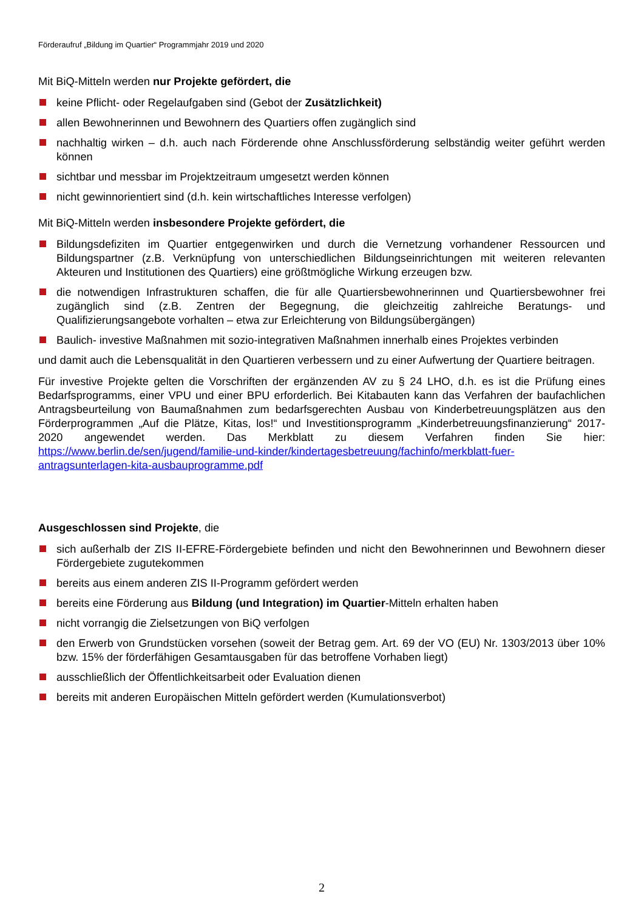Förderaufruf „Bildung im Quartier“ Programmjahr 2019 und 2020
Mit BiQ-Mitteln werden nur Projekte gefördert, die
keine Pflicht- oder Regelaufgaben sind (Gebot der Zusätzlichkeit)
allen Bewohnerinnen und Bewohnern des Quartiers offen zugänglich sind
nachhaltig wirken – d.h. auch nach Förderende ohne Anschlussförderung selbständig weiter geführt werden können
sichtbar und messbar im Projektzeitraum umgesetzt werden können
nicht gewinnorientiert sind (d.h. kein wirtschaftliches Interesse verfolgen)
Mit BiQ-Mitteln werden insbesondere Projekte gefördert, die
Bildungsdefiziten im Quartier entgegenwirken und durch die Vernetzung vorhandener Ressourcen und Bildungspartner (z.B. Verknüpfung von unterschiedlichen Bildungseinrichtungen mit weiteren relevanten Akteuren und Institutionen des Quartiers) eine größtmögliche Wirkung erzeugen bzw.
die notwendigen Infrastrukturen schaffen, die für alle Quartiersbewohnerinnen und Quartiersbewohner frei zugänglich sind (z.B. Zentren der Begegnung, die gleichzeitig zahlreiche Beratungs- und Qualifizierungsangebote vorhalten – etwa zur Erleichterung von Bildungsübergängen)
Baulich- investive Maßnahmen mit sozio-integrativen Maßnahmen innerhalb eines Projektes verbinden
und damit auch die Lebensqualität in den Quartieren verbessern und zu einer Aufwertung der Quartiere beitragen.
Für investive Projekte gelten die Vorschriften der ergänzenden AV zu § 24 LHO, d.h. es ist die Prüfung eines Bedarfsprogramms, einer VPU und einer BPU erforderlich. Bei Kitabauten kann das Verfahren der baufachlichen Antragsbeurteilung von Baumaßnahmen zum bedarfsgerechten Ausbau von Kinderbetreuungsplätzen aus den Förderprogrammen „Auf die Plätze, Kitas, los!“ und Investitionsprogramm „Kinderbetreuungsfinanzierung“ 2017-2020 angewendet werden. Das Merkblatt zu diesem Verfahren finden Sie hier: https://www.berlin.de/sen/jugend/familie-und-kinder/kindertagesbetreuung/fachinfo/merkblatt-fuer-antragsunterlagen-kita-ausbauprogramme.pdf
Ausgeschlossen sind Projekte, die
sich außerhalb der ZIS II-EFRE-Fördergebiete befinden und nicht den Bewohnerinnen und Bewohnern dieser Fördergebiete zugutekommen
bereits aus einem anderen ZIS II-Programm gefördert werden
bereits eine Förderung aus Bildung (und Integration) im Quartier-Mitteln erhalten haben
nicht vorrangig die Zielsetzungen von BiQ verfolgen
den Erwerb von Grundstücken vorsehen (soweit der Betrag gem. Art. 69 der VO (EU) Nr. 1303/2013 über 10% bzw. 15% der förderfähigen Gesamtausgaben für das betroffene Vorhaben liegt)
ausschließlich der Öffentlichkeitsarbeit oder Evaluation dienen
bereits mit anderen Europäischen Mitteln gefördert werden (Kumulationsverbot)
2